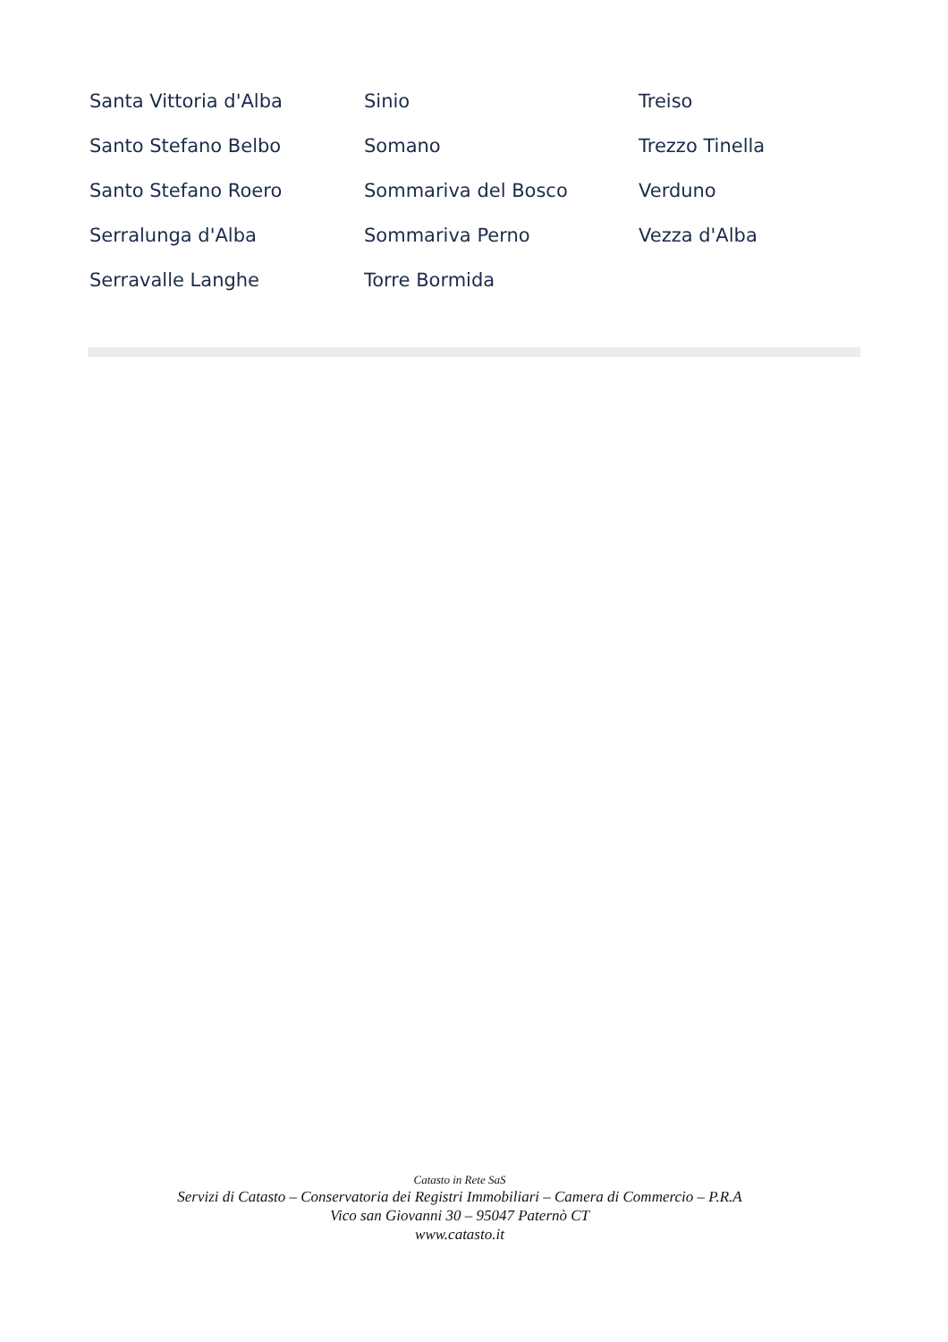Santa Vittoria d'Alba
Santo Stefano Belbo
Santo Stefano Roero
Serralunga d'Alba
Serravalle Langhe
Sinio
Somano
Sommariva del Bosco
Sommariva Perno
Torre Bormida
Treiso
Trezzo Tinella
Verduno
Vezza d'Alba
Catasto in Rete SaS
Servizi di Catasto – Conservatoria dei Registri Immobiliari – Camera di Commercio – P.R.A
Vico san Giovanni 30 – 95047 Paternò CT
www.catasto.it